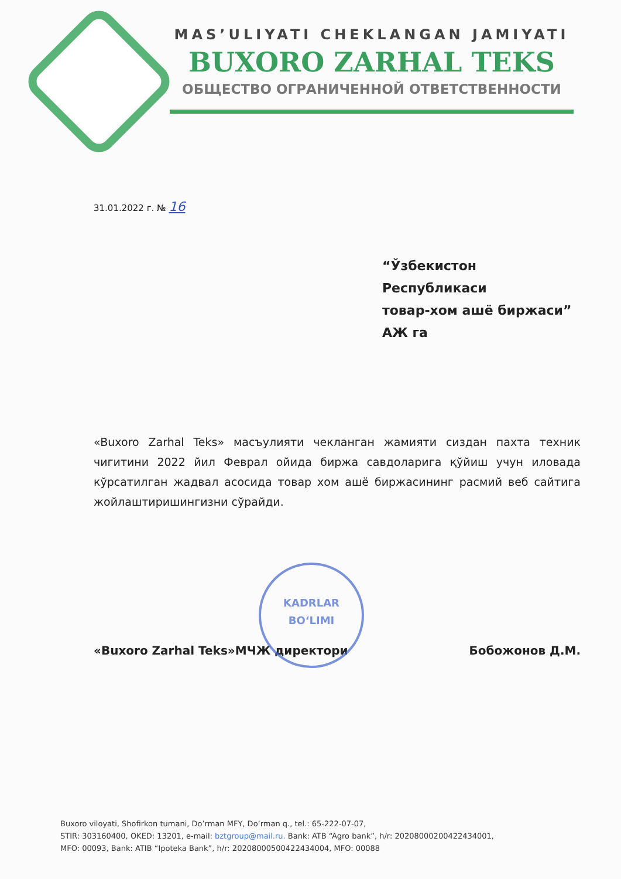MAS’ULIYATI CHEKLANGAN JAMIYATI
BUXORO ZARHAL TEKS
ОБЩЕСТВО ОГРАНИЧЕННОЙ ОТВЕТСТВЕННОСТИ
31.01.2022 г. № 16
“Ўзбекистон Республикаси
товар-хом ашё биржаси”
АЖ га
«Buxoro Zarhal Teks» масъулияти чекланган жамияти сиздан пахта техник чигитини 2022 йил Феврал ойида биржа савдоларига қўйиш учун иловада кўрсатилган жадвал асосида товар хом ашё биржасининг расмий веб сайтига жойлаштиришингизни сўрайди.
«Buxoro Zarhal Teks»МЧЖ директори Бобожонов Д.М.
KADRLAR
BO‘LIMI
Buxoro viloyati, Shofirkon tumani, Do’rman MFY, Do’rman q., tel.: 65-222-07-07,
STIR: 303160400, OKED: 13201, e-mail: bztgroup@mail.ru. Bank: ATB “Agro bank”, h/r: 20208000200422434001,
MFO: 00093, Bank: ATIB “Ipoteka Bank”, h/r: 20208000500422434004, MFO: 00088